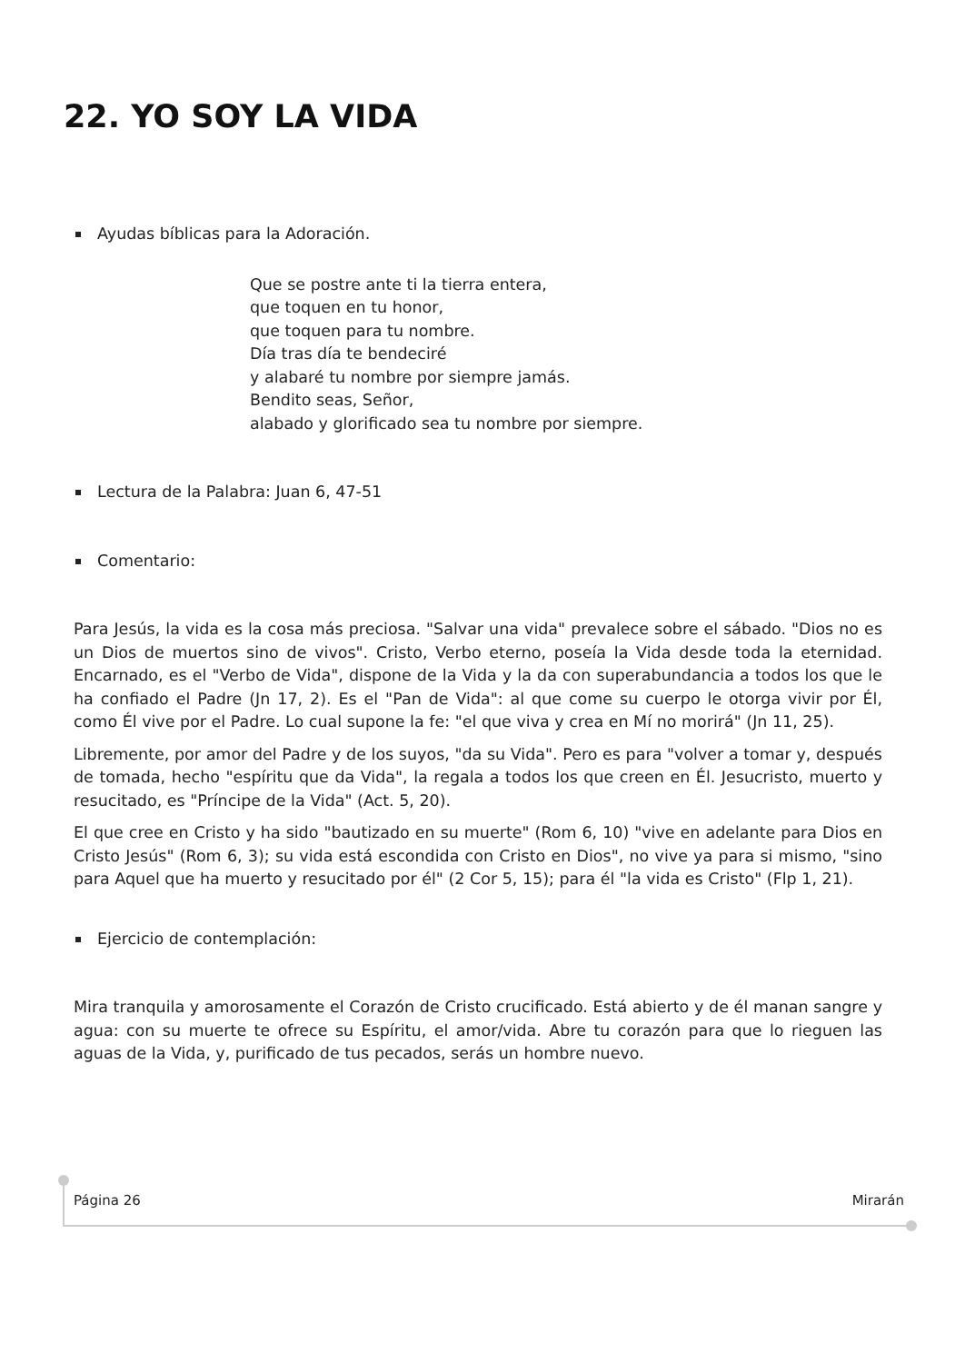22. YO SOY LA VIDA
Ayudas bíblicas para la Adoración.
Que se postre ante ti la tierra entera,
que toquen en tu honor,
que toquen para tu nombre.
Día tras día te bendeciré
y alabaré tu nombre por siempre jamás.
Bendito seas, Señor,
alabado y glorificado sea tu nombre por siempre.
Lectura de la Palabra: Juan 6, 47-51
Comentario:
Para Jesús, la vida es la cosa más preciosa. "Salvar una vida" prevalece sobre el sábado. "Dios no es un Dios de muertos sino de vivos". Cristo, Verbo eterno, poseía la Vida desde toda la eternidad. Encarnado, es el "Verbo de Vida", dispone de la Vida y la da con superabundancia a todos los que le ha confiado el Padre (Jn 17, 2). Es el "Pan de Vida": al que come su cuerpo le otorga vivir por Él, como Él vive por el Padre. Lo cual supone la fe: "el que viva y crea en Mí no morirá" (Jn 11, 25).
Libremente, por amor del Padre y de los suyos, "da su Vida". Pero es para "volver a tomar y, después de tomada, hecho "espíritu que da Vida", la regala a todos los que creen en Él. Jesucristo, muerto y resucitado, es "Príncipe de la Vida" (Act. 5, 20).
El que cree en Cristo y ha sido "bautizado en su muerte" (Rom 6, 10) "vive en adelante para Dios en Cristo Jesús" (Rom 6, 3); su vida está escondida con Cristo en Dios", no vive ya para si mismo, "sino para Aquel que ha muerto y resucitado por él" (2 Cor 5, 15); para él "la vida es Cristo" (Flp 1, 21).
Ejercicio de contemplación:
Mira tranquila y amorosamente el Corazón de Cristo crucificado. Está abierto y de él manan sangre y agua: con su muerte te ofrece su Espíritu, el amor/vida. Abre tu corazón para que lo rieguen las aguas de la Vida, y, purificado de tus pecados, serás un hombre nuevo.
Página 26 Mirarán